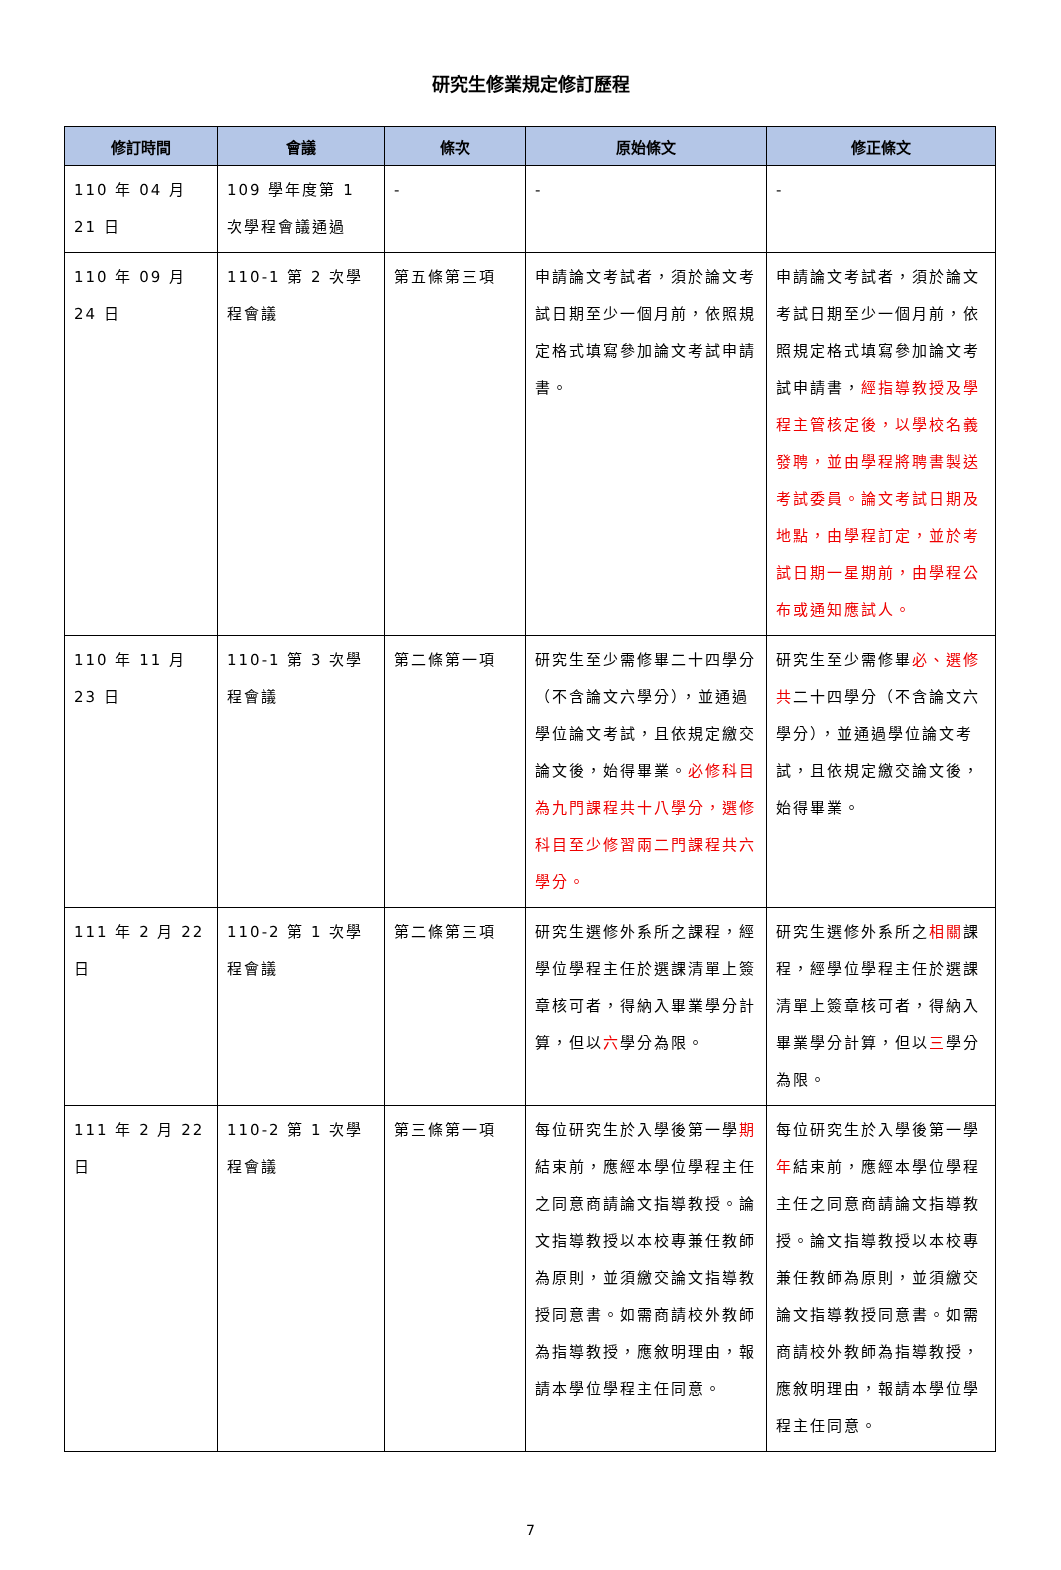研究生修業規定修訂歷程
| 修訂時間 | 會議 | 條次 | 原始條文 | 修正條文 |
| --- | --- | --- | --- | --- |
| 110 年 04 月 21 日 | 109 學年度第 1 次學程會議通過 | - | - | - |
| 110 年 09 月 24 日 | 110-1 第 2 次學程會議 | 第五條第三項 | 申請論文考試者，須於論文考試日期至少一個月前，依照規定格式填寫參加論文考試申請書。 | 申請論文考試者，須於論文考試日期至少一個月前，依照規定格式填寫參加論文考試申請書， 經指導教授及學程主管核定後，以學校名義發聘，並由學程將聘書製送考試委員。論文考試日期及地點，由學程訂定，並於考試日期一星期前，由學程公布或通知應試人。 |
| 110 年 11 月 23 日 | 110-1 第 3 次學程會議 | 第二條第一項 | 研究生至少需修畢二十四學分（不含論文六學分），並通過學位論文考試，且依規定繳交論文後，始得畢業。 必修科目為九門課程共十八學分，選修科目至少修習兩二門課程共六學分。 | 研究生至少需修畢 必、選修共 二十四學分（不含論文六學分），並通過學位論文考試，且依規定繳交論文後，始得畢業。 |
| 111 年 2 月 22 日 | 110-2 第 1 次學程會議 | 第二條第三項 | 研究生選修外系所之課程，經學位學程主任於選課清單上簽章核可者，得納入畢業學分計算，但以 六 學分為限。 | 研究生選修外系所之 相關 課程，經學位學程主任於選課清單上簽章核可者，得納入畢業學分計算，但以 三 學分為限。 |
| 111 年 2 月 22 日 | 110-2 第 1 次學程會議 | 第三條第一項 | 每位研究生於入學後第一學 期 結束前，應經本學位學程主任之同意商請論文指導教授。論文指導教授以本校專兼任教師為原則，並須繳交論文指導教授同意書。如需商請校外教師為指導教授，應敘明理由，報請本學位學程主任同意。 | 每位研究生於入學後第一學 年 結束前，應經本學位學程主任之同意商請論文指導教授。論文指導教授以本校專兼任教師為原則，並須繳交論文指導教授同意書。如需商請校外教師為指導教授，應敘明理由，報請本學位學程主任同意。 |
7